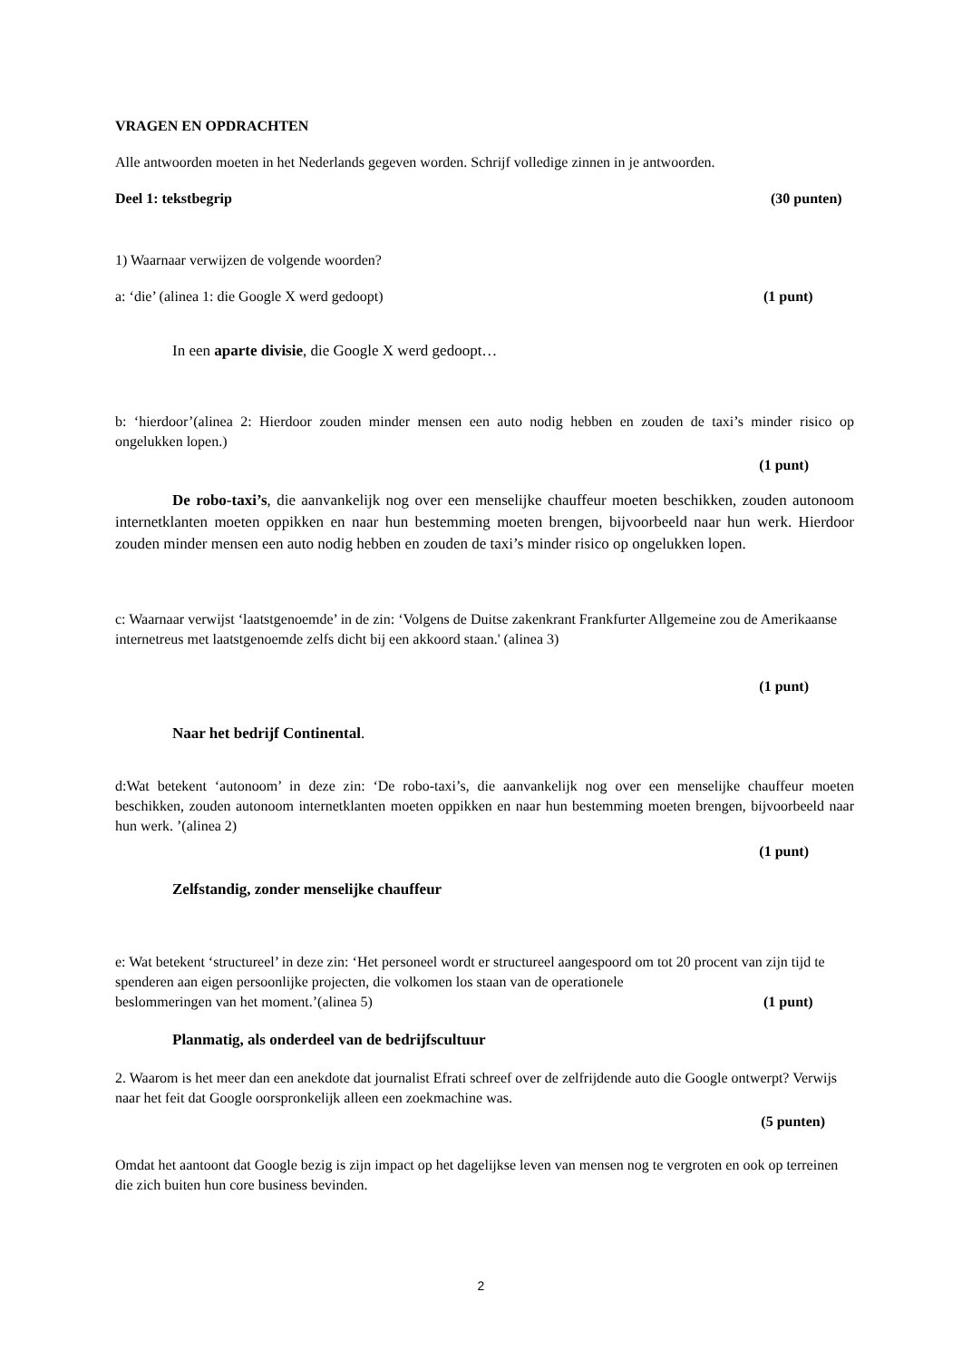VRAGEN EN OPDRACHTEN
Alle antwoorden moeten in het Nederlands gegeven worden. Schrijf volledige zinnen in je antwoorden.
Deel 1: tekstbegrip (30 punten)
1) Waarnaar verwijzen de volgende woorden?
a: ‘die’ (alinea 1: die Google X werd gedoopt) (1 punt)
In een aparte divisie, die Google X werd gedoopt…
b: ‘hierdoor’(alinea 2: Hierdoor zouden minder mensen een auto nodig hebben en zouden de taxi’s minder risico op ongelukken lopen.)
(1 punt)
De robo-taxi’s, die aanvankelijk nog over een menselijke chauffeur moeten beschikken, zouden autonoom internetklanten moeten oppikken en naar hun bestemming moeten brengen, bijvoorbeeld naar hun werk. Hierdoor zouden minder mensen een auto nodig hebben en zouden de taxi’s minder risico op ongelukken lopen.
c: Waarnaar verwijst ‘laatstgenoemde’ in de zin: ‘Volgens de Duitse zakenkrant Frankfurter Allgemeine zou de Amerikaanse internetreus met laatstgenoemde zelfs dicht bij een akkoord staan.' (alinea 3)
(1 punt)
Naar het bedrijf Continental.
d:Wat betekent ‘autonoom’ in deze zin: ‘De robo-taxi’s, die aanvankelijk nog over een menselijke chauffeur moeten beschikken, zouden autonoom internetklanten moeten oppikken en naar hun bestemming moeten brengen, bijvoorbeeld naar hun werk. ’(alinea 2)
(1 punt)
Zelfstandig, zonder menselijke chauffeur
e: Wat betekent ‘structureel’ in deze zin: ‘Het personeel wordt er structureel aangespoord om tot 20 procent van zijn tijd te spenderen aan eigen persoonlijke projecten, die volkomen los staan van de operationele
beslommeringen van het moment.’(alinea 5) (1 punt)
Planmatig, als onderdeel van de bedrijfscultuur
2. Waarom is het meer dan een anekdote dat journalist Efrati schreef over de zelfrijdende auto die Google ontwerpt? Verwijs naar het feit dat Google oorspronkelijk alleen een zoekmachine was.
(5 punten)
Omdat het aantoont dat Google bezig is zijn impact op het dagelijkse leven van mensen nog te vergroten en ook op terreinen die zich buiten hun core business bevinden.
2